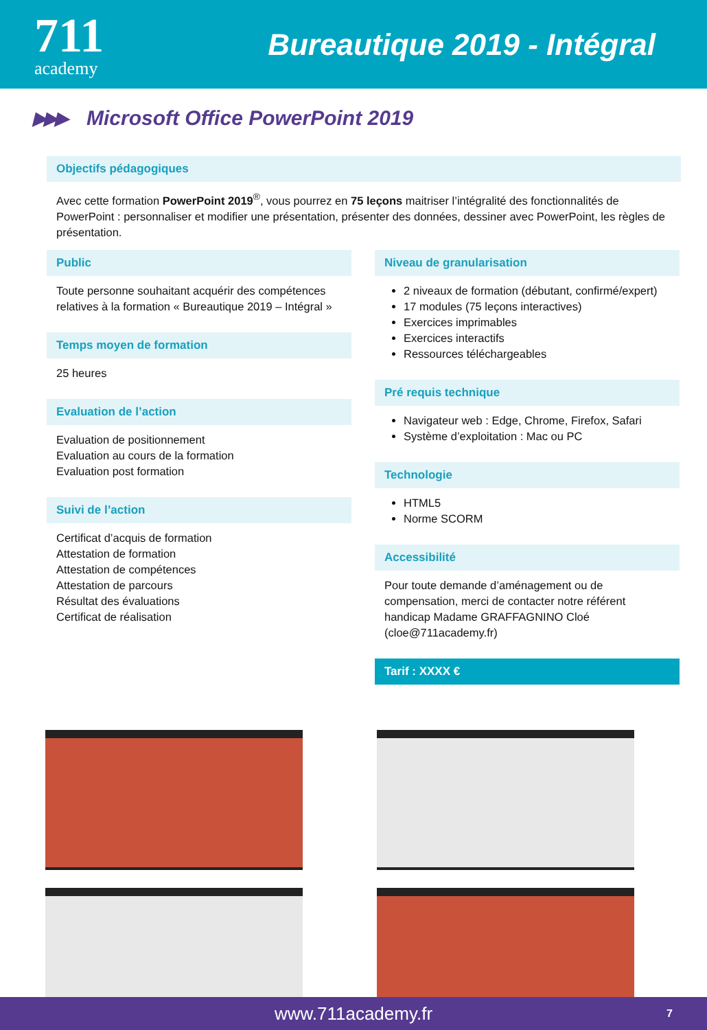711
academy
Bureautique 2019 - Intégral
▶▶▶ Microsoft Office PowerPoint 2019
Objectifs pédagogiques
Avec cette formation PowerPoint 2019<sup>®</sup>, vous pourrez en 75 leçons maitriser l’intégralité des fonctionnalités de PowerPoint : personnaliser et modifier une présentation, présenter des données, dessiner avec PowerPoint, les règles de présentation.
Public
Toute personne souhaitant acquérir des compétences relatives à la formation « Bureautique 2019 – Intégral »
Temps moyen de formation
25 heures
Evaluation de l’action
Evaluation de positionnement
Evaluation au cours de la formation
Evaluation post formation
Suivi de l’action
Certificat d’acquis de formation
Attestation de formation
Attestation de compétences
Attestation de parcours
Résultat des évaluations
Certificat de réalisation
Niveau de granularisation
2 niveaux de formation (débutant, confirmé/expert)
17 modules (75 leçons interactives)
Exercices imprimables
Exercices interactifs
Ressources téléchargeables
Pré requis technique
Navigateur web : Edge, Chrome, Firefox, Safari
Système d’exploitation : Mac ou PC
Technologie
HTML5
Norme SCORM
Accessibilité
Pour toute demande d’aménagement ou de compensation, merci de contacter notre référent handicap Madame GRAFFAGNINO Cloé (cloe@711academy.fr)
Tarif : XXXX €
www.711academy.fr 7